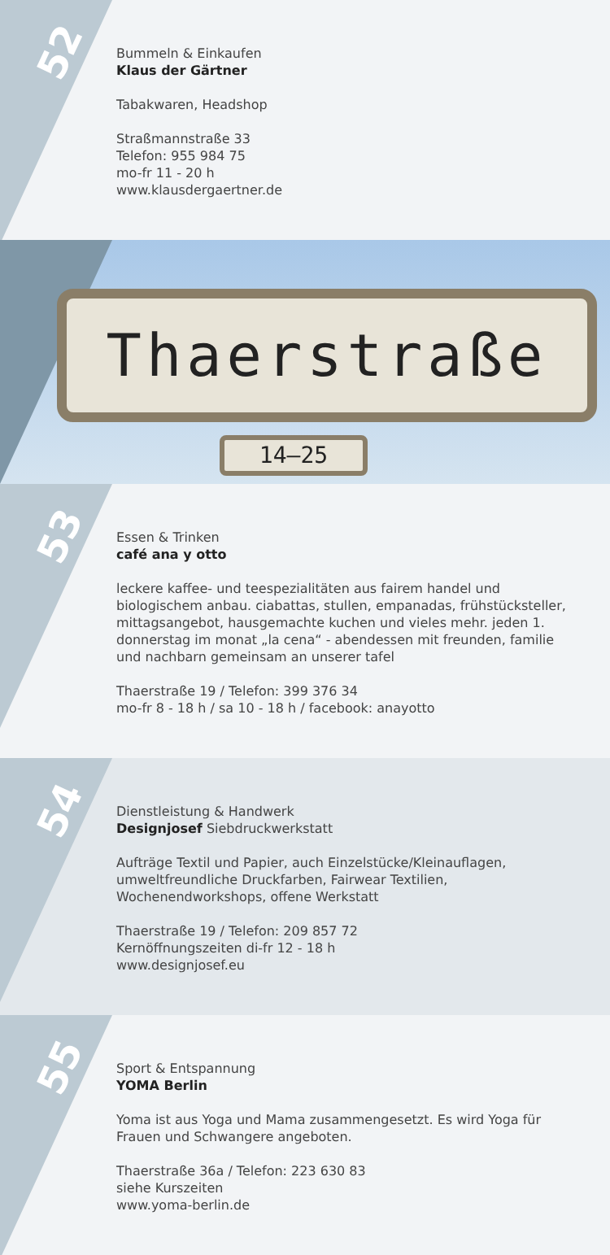52
Bummeln & Einkaufen
Klaus der Gärtner
Tabakwaren, Headshop
Straßmannstraße 33
Telefon: 955 984 75
mo-fr 11 - 20 h
www.klausdergaertner.de
Thaerstraße
14–25
53
Essen & Trinken
café ana y otto
leckere kaffee- und teespezialitäten aus fairem handel und biologischem anbau. ciabattas, stullen, empanadas, frühstück­steller, mittagsangebot, hausgemachte kuchen und vieles mehr. jeden 1. donnerstag im monat „la cena“ - abendessen mit freunden, familie und nachbarn gemeinsam an unserer tafel
Thaerstraße 19 / Telefon: 399 376 34
mo-fr 8 - 18 h / sa 10 - 18 h / facebook: anayotto
54
Dienstleistung & Handwerk
Designjosef Siebdruckwerkstatt
Aufträge Textil und Papier, auch Einzelstücke/Kleinauflagen, umweltfreundliche Druckfarben, Fairwear Textilien, Wochenendworkshops, offene Werkstatt
Thaerstraße 19 / Telefon: 209 857 72
Kernöffnungszeiten di-fr 12 - 18 h
www.designjosef.eu
55
Sport & Entspannung
YOMA Berlin
Yoma ist aus Yoga und Mama zusammengesetzt. Es wird Yoga für Frauen und Schwangere angeboten.
Thaerstraße 36a / Telefon: 223 630 83
siehe Kurszeiten
www.yoma-berlin.de